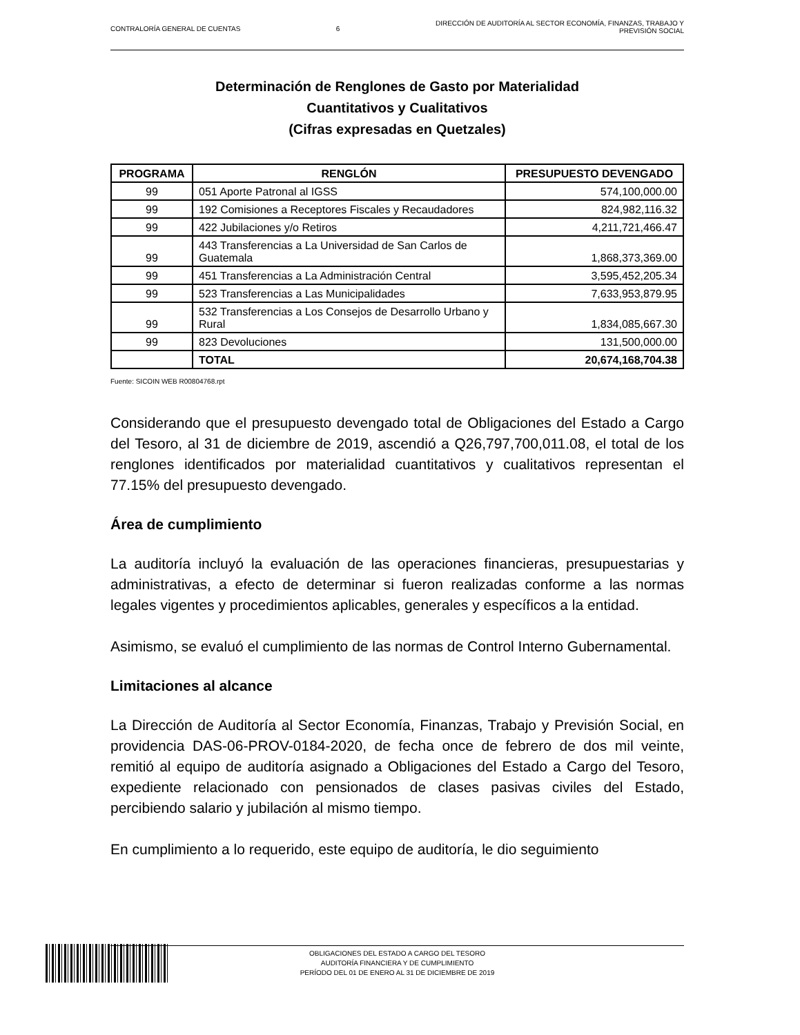CONTRALORÍA GENERAL DE CUENTAS 6 DIRECCIÓN DE AUDITORÍA AL SECTOR ECONOMÍA, FINANZAS, TRABAJO Y
PREVISIÓN SOCIAL
Determinación de Renglones de Gasto por Materialidad
Cuantitativos y Cualitativos
(Cifras expresadas en Quetzales)
| PROGRAMA | RENGLÓN | PRESUPUESTO DEVENGADO |
| --- | --- | --- |
| 99 | 051 Aporte Patronal al IGSS | 574,100,000.00 |
| 99 | 192 Comisiones a Receptores Fiscales y Recaudadores | 824,982,116.32 |
| 99 | 422 Jubilaciones y/o Retiros | 4,211,721,466.47 |
| 99 | 443 Transferencias a La Universidad de San Carlos de Guatemala | 1,868,373,369.00 |
| 99 | 451 Transferencias a La Administración Central | 3,595,452,205.34 |
| 99 | 523 Transferencias a Las Municipalidades | 7,633,953,879.95 |
| 99 | 532 Transferencias a Los Consejos de Desarrollo Urbano y Rural | 1,834,085,667.30 |
| 99 | 823 Devoluciones | 131,500,000.00 |
| | TOTAL | 20,674,168,704.38 |
Fuente: SICOIN WEB R00804768.rpt
Considerando que el presupuesto devengado total de Obligaciones del Estado a Cargo del Tesoro, al 31 de diciembre de 2019, ascendió a Q26,797,700,011.08, el total de los renglones identificados por materialidad cuantitativos y cualitativos representan el 77.15% del presupuesto devengado.
Área de cumplimiento
La auditoría incluyó la evaluación de las operaciones financieras, presupuestarias y administrativas, a efecto de determinar si fueron realizadas conforme a las normas legales vigentes y procedimientos aplicables, generales y específicos a la entidad.
Asimismo, se evaluó el cumplimiento de las normas de Control Interno Gubernamental.
Limitaciones al alcance
La Dirección de Auditoría al Sector Economía, Finanzas, Trabajo y Previsión Social, en providencia DAS-06-PROV-0184-2020, de fecha once de febrero de dos mil veinte, remitió al equipo de auditoría asignado a Obligaciones del Estado a Cargo del Tesoro, expediente relacionado con pensionados de clases pasivas civiles del Estado, percibiendo salario y jubilación al mismo tiempo.
En cumplimiento a lo requerido, este equipo de auditoría, le dio seguimiento
OBLIGACIONES DEL ESTADO A CARGO DEL TESORO
AUDITORÍA FINANCIERA Y DE CUMPLIMIENTO
PERÍODO DEL 01 DE ENERO AL 31 DE DICIEMBRE DE 2019